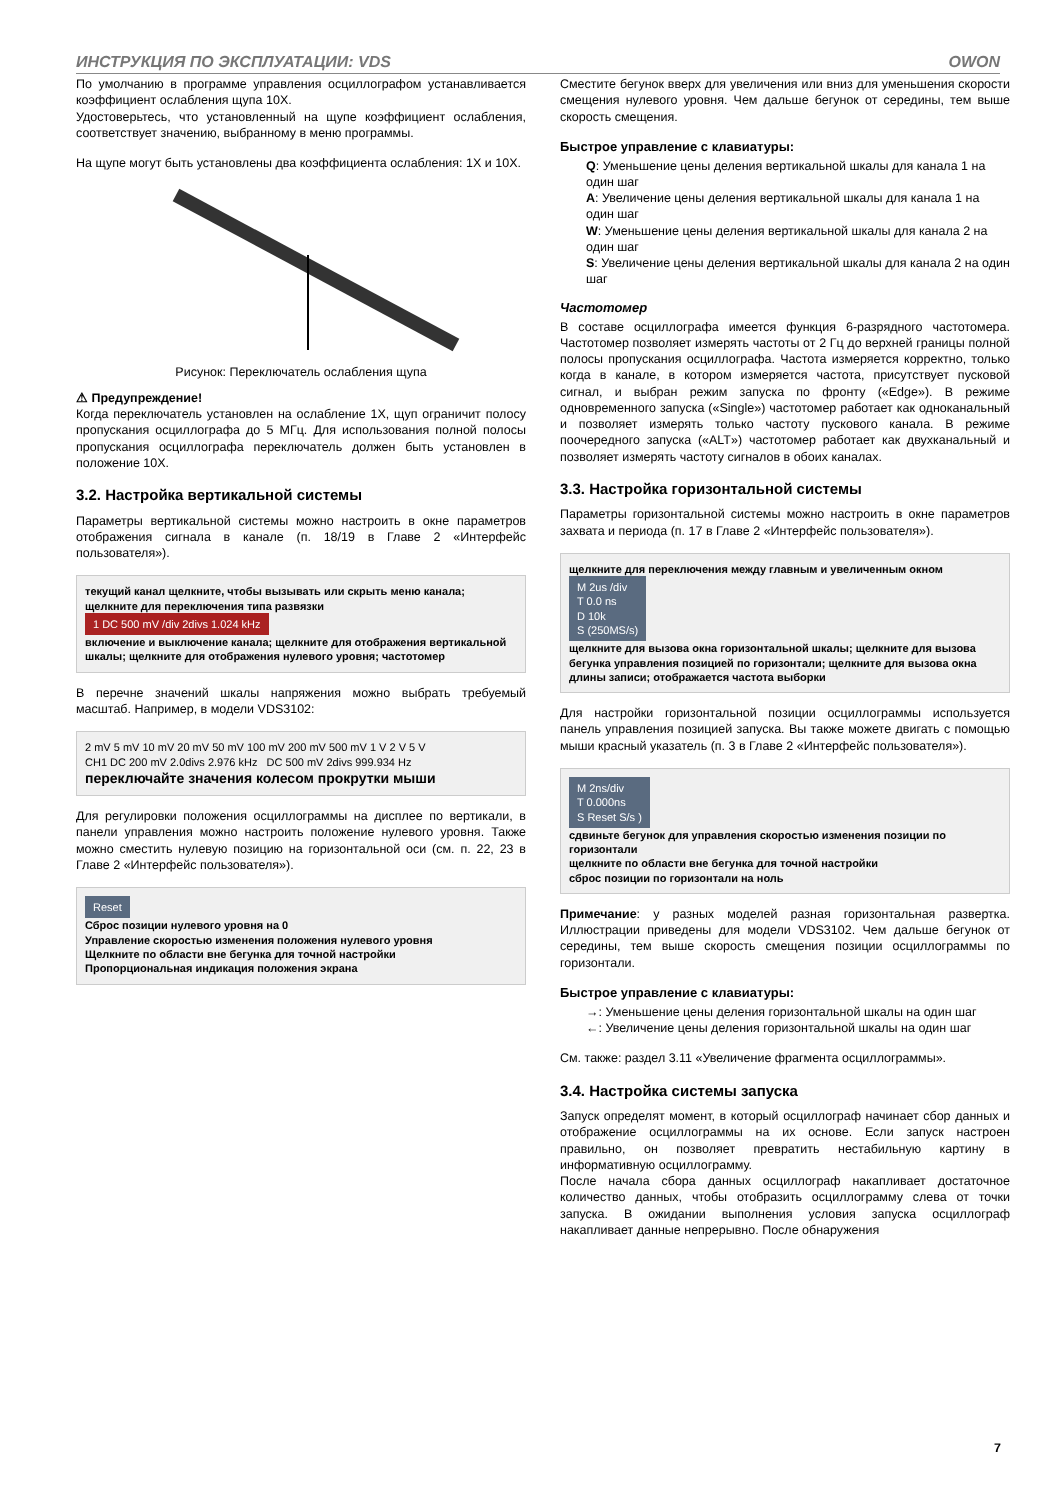ИНСТРУКЦИЯ ПО ЭКСПЛУАТАЦИИ: VDS OWON
По умолчанию в программе управления осциллографом устанавливается коэффициент ослабления щупа 10X.
Удостоверьтесь, что установленный на щупе коэффициент ослабления, соответствует значению, выбранному в меню программы.
На щупе могут быть установлены два коэффициента ослабления: 1X и 10X.
Рисунок: Переключатель ослабления щупа
⚠ Предупреждение!
Когда переключатель установлен на ослабление 1X, щуп ограничит полосу пропускания осциллографа до 5 МГц. Для использования полной полосы пропускания осциллографа переключатель должен быть установлен в положение 10X.
3.2. Настройка вертикальной системы
Параметры вертикальной системы можно настроить в окне параметров отображения сигнала в канале (п. 18/19 в Главе 2 «Интерфейс пользователя»).
текущий канал щелкните, чтобы вызывать или скрыть меню канала; щелкните для переключения типа развязки
1 DC 500 mV /div 2divs 1.024 kHz
включение и выключение канала; щелкните для отображения вертикальной шкалы; щелкните для отображения нулевого уровня; частотомер
В перечне значений шкалы напряжения можно выбрать требуемый масштаб. Например, в модели VDS3102:
2 mV 5 mV 10 mV 20 mV 50 mV 100 mV 200 mV 500 mV 1 V 2 V 5 V
CH1 DC 200 mV 2.0divs 2.976 kHz DC 500 mV 2divs 999.934 Hz
переключайте значения колесом прокрутки мыши
Для регулировки положения осциллограммы на дисплее по вертикали, в панели управления можно настроить положение нулевого уровня. Также можно сместить нулевую позицию на горизонтальной оси (см. п. 22, 23 в Главе 2 «Интерфейс пользователя»).
Reset
Сброс позиции нулевого уровня на 0
Управление скоростью изменения положения нулевого уровня
Щелкните по области вне бегунка для точной настройки
Пропорциональная индикация положения экрана
Сместите бегунок вверх для увеличения или вниз для уменьшения скорости смещения нулевого уровня. Чем дальше бегунок от середины, тем выше скорость смещения.
Быстрое управление с клавиатуры:
Q: Уменьшение цены деления вертикальной шкалы для канала 1 на один шаг
A: Увеличение цены деления вертикальной шкалы для канала 1 на один шаг
W: Уменьшение цены деления вертикальной шкалы для канала 2 на один шаг
S: Увеличение цены деления вертикальной шкалы для канала 2 на один шаг
Частотомер
В составе осциллографа имеется функция 6-разрядного частотомера. Частотомер позволяет измерять частоты от 2 Гц до верхней границы полной полосы пропускания осциллографа. Частота измеряется корректно, только когда в канале, в котором измеряется частота, присутствует пусковой сигнал, и выбран режим запуска по фронту («Edge»). В режиме одновременного запуска («Single») частотомер работает как одноканальный и позволяет измерять только частоту пускового канала. В режиме поочередного запуска («ALT») частотомер работает как двухканальный и позволяет измерять частоту сигналов в обоих каналах.
3.3. Настройка горизонтальной системы
Параметры горизонтальной системы можно настроить в окне параметров захвата и периода (п. 17 в Главе 2 «Интерфейс пользователя»).
щелкните для переключения между главным и увеличенным окном
M 2us /div
T 0.0 ns
D 10k
S (250MS/s)
щелкните для вызова окна горизонтальной шкалы; щелкните для вызова бегунка управления позицией по горизонтали; щелкните для вызова окна длины записи; отображается частота выборки
Для настройки горизонтальной позиции осциллограммы используется панель управления позицией запуска. Вы также можете двигать с помощью мыши красный указатель (п. 3 в Главе 2 «Интерфейс пользователя»).
M 2ns/div
T 0.000ns
S Reset S/s )
сдвиньте бегунок для управления скоростью изменения позиции по горизонтали
щелкните по области вне бегунка для точной настройки
сброс позиции по горизонтали на ноль
Примечание: у разных моделей разная горизонтальная развертка. Иллюстрации приведены для модели VDS3102. Чем дальше бегунок от середины, тем выше скорость смещения позиции осциллограммы по горизонтали.
Быстрое управление с клавиатуры:
→: Уменьшение цены деления горизонтальной шкалы на один шаг
←: Увеличение цены деления горизонтальной шкалы на один шаг
См. также: раздел 3.11 «Увеличение фрагмента осциллограммы».
3.4. Настройка системы запуска
Запуск определят момент, в который осциллограф начинает сбор данных и отображение осциллограммы на их основе. Если запуск настроен правильно, он позволяет превратить нестабильную картину в информативную осциллограмму.
После начала сбора данных осциллограф накапливает достаточное количество данных, чтобы отобразить осциллограмму слева от точки запуска. В ожидании выполнения условия запуска осциллограф накапливает данные непрерывно. После обнаружения
7